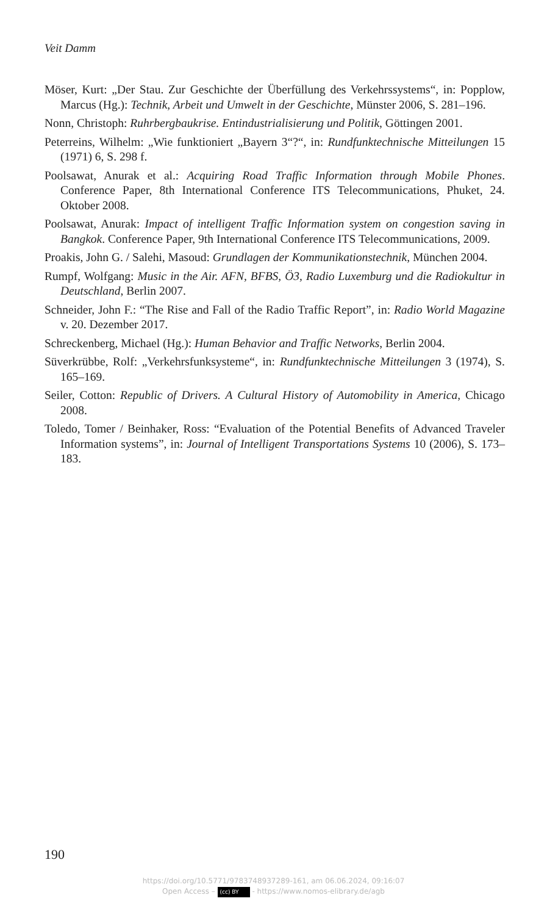Veit Damm
Möser, Kurt: „Der Stau. Zur Geschichte der Überfüllung des Verkehrssystems“, in: Popplow, Marcus (Hg.): Technik, Arbeit und Umwelt in der Geschichte, Münster 2006, S. 281–196.
Nonn, Christoph: Ruhrbergbaukrise. Entindustrialisierung und Politik, Göttingen 2001.
Peterreins, Wilhelm: „Wie funktioniert „Bayern 3“?“, in: Rundfunktechnische Mitteilungen 15 (1971) 6, S. 298 f.
Poolsawat, Anurak et al.: Acquiring Road Traffic Information through Mobile Phones. Conference Paper, 8th International Conference ITS Telecommunications, Phuket, 24. Oktober 2008.
Poolsawat, Anurak: Impact of intelligent Traffic Information system on congestion saving in Bangkok. Conference Paper, 9th International Conference ITS Telecommunications, 2009.
Proakis, John G. / Salehi, Masoud: Grundlagen der Kommunikationstechnik, München 2004.
Rumpf, Wolfgang: Music in the Air. AFN, BFBS, Ö3, Radio Luxemburg und die Radiokultur in Deutschland, Berlin 2007.
Schneider, John F.: “The Rise and Fall of the Radio Traffic Report”, in: Radio World Magazine v. 20. Dezember 2017.
Schreckenberg, Michael (Hg.): Human Behavior and Traffic Networks, Berlin 2004.
Süverkrübbe, Rolf: „Verkehrsfunksysteme“, in: Rundfunktechnische Mitteilungen 3 (1974), S. 165–169.
Seiler, Cotton: Republic of Drivers. A Cultural History of Automobility in America, Chicago 2008.
Toledo, Tomer / Beinhaker, Ross: “Evaluation of the Potential Benefits of Advanced Traveler Information systems”, in: Journal of Intelligent Transportations Systems 10 (2006), S. 173–183.
190
https://doi.org/10.5771/9783748937289-161, am 06.06.2024, 09:16:07
Open Access – (cc) BY - https://www.nomos-elibrary.de/agb